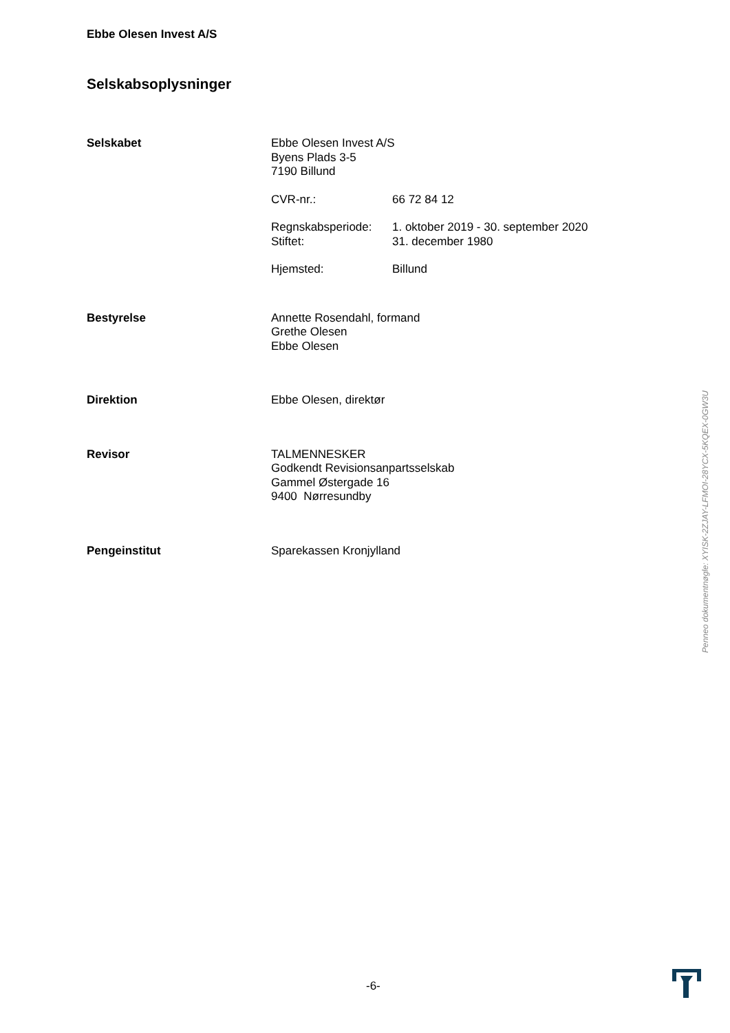Ebbe Olesen Invest A/S
Selskabsoplysninger
Selskabet Ebbe Olesen Invest A/S
Byens Plads 3-5
7190 Billund
CVR-nr.: 66 72 84 12
Regnskabsperiode: 1. oktober 2019 - 30. september 2020
Stiftet: 31. december 1980
Hjemsted: Billund
Bestyrelse Annette Rosendahl, formand
Grethe Olesen
Ebbe Olesen
Direktion Ebbe Olesen, direktør
Revisor TALMENNESKER
Godkendt Revisionsanpartsselskab
Gammel Østergade 16
9400 Nørresundby
Pengeinstitut Sparekassen Kronjylland
Penneo dokumentnøgle: XYISK-2ZJAY-LFMOI-28YCX-5KQEX-0GW3U
-6-